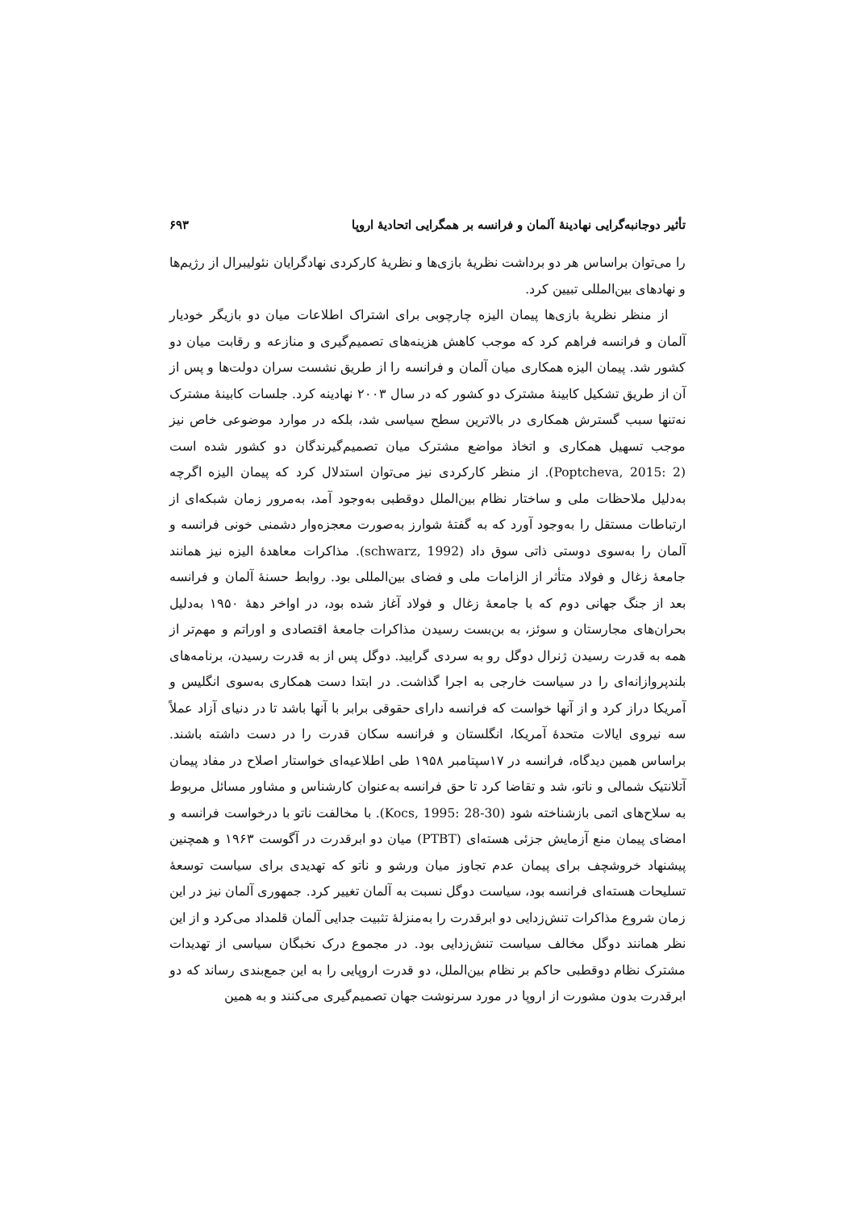تأثیر دوجانبه‌گرایی نهادینهٔ آلمان و فرانسه بر همگرایی اتحادیهٔ اروپا ۶۹۳
را می‌توان براساس هر دو برداشت نظریهٔ بازی‌ها و نظریهٔ کارکردی نهادگرایان نئولیبرال از رژیم‌ها و نهادهای بین‌المللی تبیین کرد.
از منظر نظریهٔ بازی‌ها پیمان الیزه چارچوبی برای اشتراک اطلاعات میان دو بازیگر خودیار آلمان و فرانسه فراهم کرد که موجب کاهش هزینه‌های تصمیم‌گیری و منازعه و رقابت میان دو کشور شد. پیمان الیزه همکاری میان آلمان و فرانسه را از طریق نشست سران دولت‌ها و پس از آن از طریق تشکیل کابینهٔ مشترک دو کشور که در سال ۲۰۰۳ نهادینه کرد. جلسات کابینهٔ مشترک نه‌تنها سبب گسترش همکاری در بالاترین سطح سیاسی شد، بلکه در موارد موضوعی خاص نیز موجب تسهیل همکاری و اتخاذ مواضع مشترک میان تصمیم‌گیرندگان دو کشور شده است (Poptcheva, 2015: 2). از منظر کارکردی نیز می‌توان استدلال کرد که پیمان الیزه اگرچه به‌دلیل ملاحظات ملی و ساختار نظام بین‌الملل دوقطبی به‌وجود آمد، به‌مرور زمان شبکه‌ای از ارتباطات مستقل را به‌وجود آورد که به گفتهٔ شوارز به‌صورت معجزه‌وار دشمنی خونی فرانسه و آلمان را به‌سوی دوستی ذاتی سوق داد (schwarz, 1992). مذاکرات معاهدهٔ الیزه نیز همانند جامعهٔ زغال و فولاد متأثر از الزامات ملی و فضای بین‌المللی بود. روابط حسنهٔ آلمان و فرانسه بعد از جنگ جهانی دوم که با جامعهٔ زغال و فولاد آغاز شده بود، در اواخر دههٔ ۱۹۵۰ به‌دلیل بحران‌های مجارستان و سوئز، به بن‌بست رسیدن مذاکرات جامعهٔ اقتصادی و اوراتم و مهم‌تر از همه به قدرت رسیدن ژنرال دوگل رو به سردی گرایید. دوگل پس از به قدرت رسیدن، برنامه‌های بلندپروازانه‌ای را در سیاست خارجی به اجرا گذاشت. در ابتدا دست همکاری به‌سوی انگلیس و آمریکا دراز کرد و از آنها خواست که فرانسه دارای حقوقی برابر با آنها باشد تا در دنیای آزاد عملاً سه نیروی ایالات متحدهٔ آمریکا، انگلستان و فرانسه سکان قدرت را در دست داشته باشند. براساس همین دیدگاه، فرانسه در ۱۷سپتامبر ۱۹۵۸ طی اطلاعیه‌ای خواستار اصلاح در مفاد پیمان آتلانتیک شمالی و ناتو، شد و تقاضا کرد تا حق فرانسه به‌عنوان کارشناس و مشاور مسائل مربوط به سلاح‌های اتمی بازشناخته شود (Kocs, 1995: 28-30). با مخالفت ناتو با درخواست فرانسه و امضای پیمان منع آزمایش جزئی هسته‌ای (PTBT) میان دو ابرقدرت در آگوست ۱۹۶۳ و همچنین پیشنهاد خروشچف برای پیمان عدم تجاوز میان ورشو و ناتو که تهدیدی برای سیاست توسعهٔ تسلیحات هسته‌ای فرانسه بود، سیاست دوگل نسبت به آلمان تغییر کرد. جمهوری آلمان نیز در این زمان شروع مذاکرات تنش‌زدایی دو ابرقدرت را به‌منزلهٔ تثبیت جدایی آلمان قلمداد می‌کرد و از این نظر همانند دوگل مخالف سیاست تنش‌زدایی بود. در مجموع درک نخبگان سیاسی از تهدیدات مشترک نظام دوقطبی حاکم بر نظام بین‌الملل، دو قدرت اروپایی را به این جمع‌بندی رساند که دو ابرقدرت بدون مشورت از اروپا در مورد سرنوشت جهان تصمیم‌گیری می‌کنند و به همین